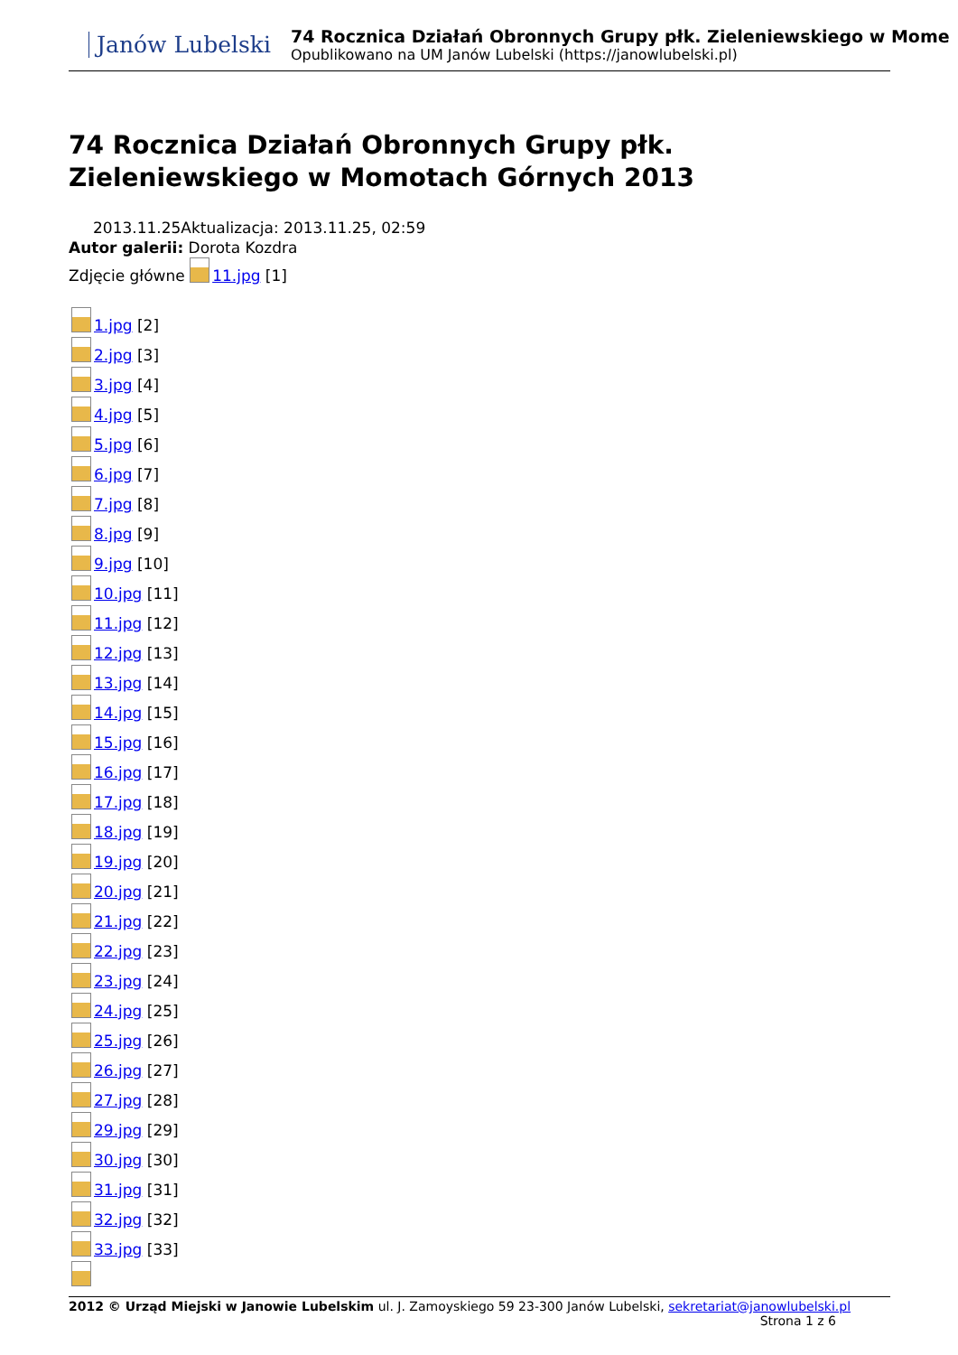Janów Lubelski
74 Rocznica Działań Obronnych Grupy płk. Zieleniewskiego w Mome
Opublikowano na UM Janów Lubelski (https://janowlubelski.pl)
74 Rocznica Działań Obronnych Grupy płk. Zieleniewskiego w Momotach Górnych 2013
2013.11.25Aktualizacja: 2013.11.25, 02:59
Autor galerii: Dorota Kozdra
Zdjęcie główne 11.jpg [1]
1.jpg [2]
2.jpg [3]
3.jpg [4]
4.jpg [5]
5.jpg [6]
6.jpg [7]
7.jpg [8]
8.jpg [9]
9.jpg [10]
10.jpg [11]
11.jpg [12]
12.jpg [13]
13.jpg [14]
14.jpg [15]
15.jpg [16]
16.jpg [17]
17.jpg [18]
18.jpg [19]
19.jpg [20]
20.jpg [21]
21.jpg [22]
22.jpg [23]
23.jpg [24]
24.jpg [25]
25.jpg [26]
26.jpg [27]
27.jpg [28]
29.jpg [29]
30.jpg [30]
31.jpg [31]
32.jpg [32]
33.jpg [33]
2012 © Urząd Miejski w Janowie Lubelskim ul. J. Zamoyskiego 59 23-300 Janów Lubelski, sekretariat@janowlubelski.pl
Strona 1 z 6